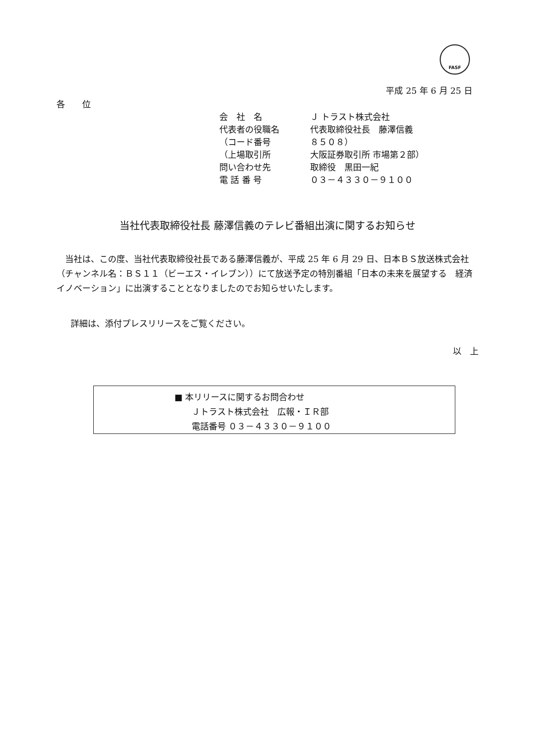FASF
平成 25 年 6 月 25 日
各　　位
| 会 社 名 | Ｊ トラスト株式会社 |
| 代表者の役職名 | 代表取締役社長 藤澤信義 |
| （コード番号 | ８５０８） |
| （上場取引所 | 大阪証券取引所 市場第２部） |
| 問い合わせ先 | 取締役 黒田一紀 |
| 電 話 番 号 | ０３－４３３０－９１００ |
当社代表取締役社長 藤澤信義のテレビ番組出演に関するお知らせ
　当社は、この度、当社代表取締役社長である藤澤信義が、平成 25 年 6 月 29 日、日本ＢＳ放送株式会社（チャンネル名：ＢＳ１１（ビーエス・イレブン））にて放送予定の特別番組「日本の未来を展望する　経済イノベーション」に出演することとなりましたのでお知らせいたします。
詳細は、添付プレスリリースをご覧ください。
以　上
■ 本リリースに関するお問合わせ
　　Ｊトラスト株式会社　広報・ＩＲ部
　　電話番号 ０３－４３３０－９１００